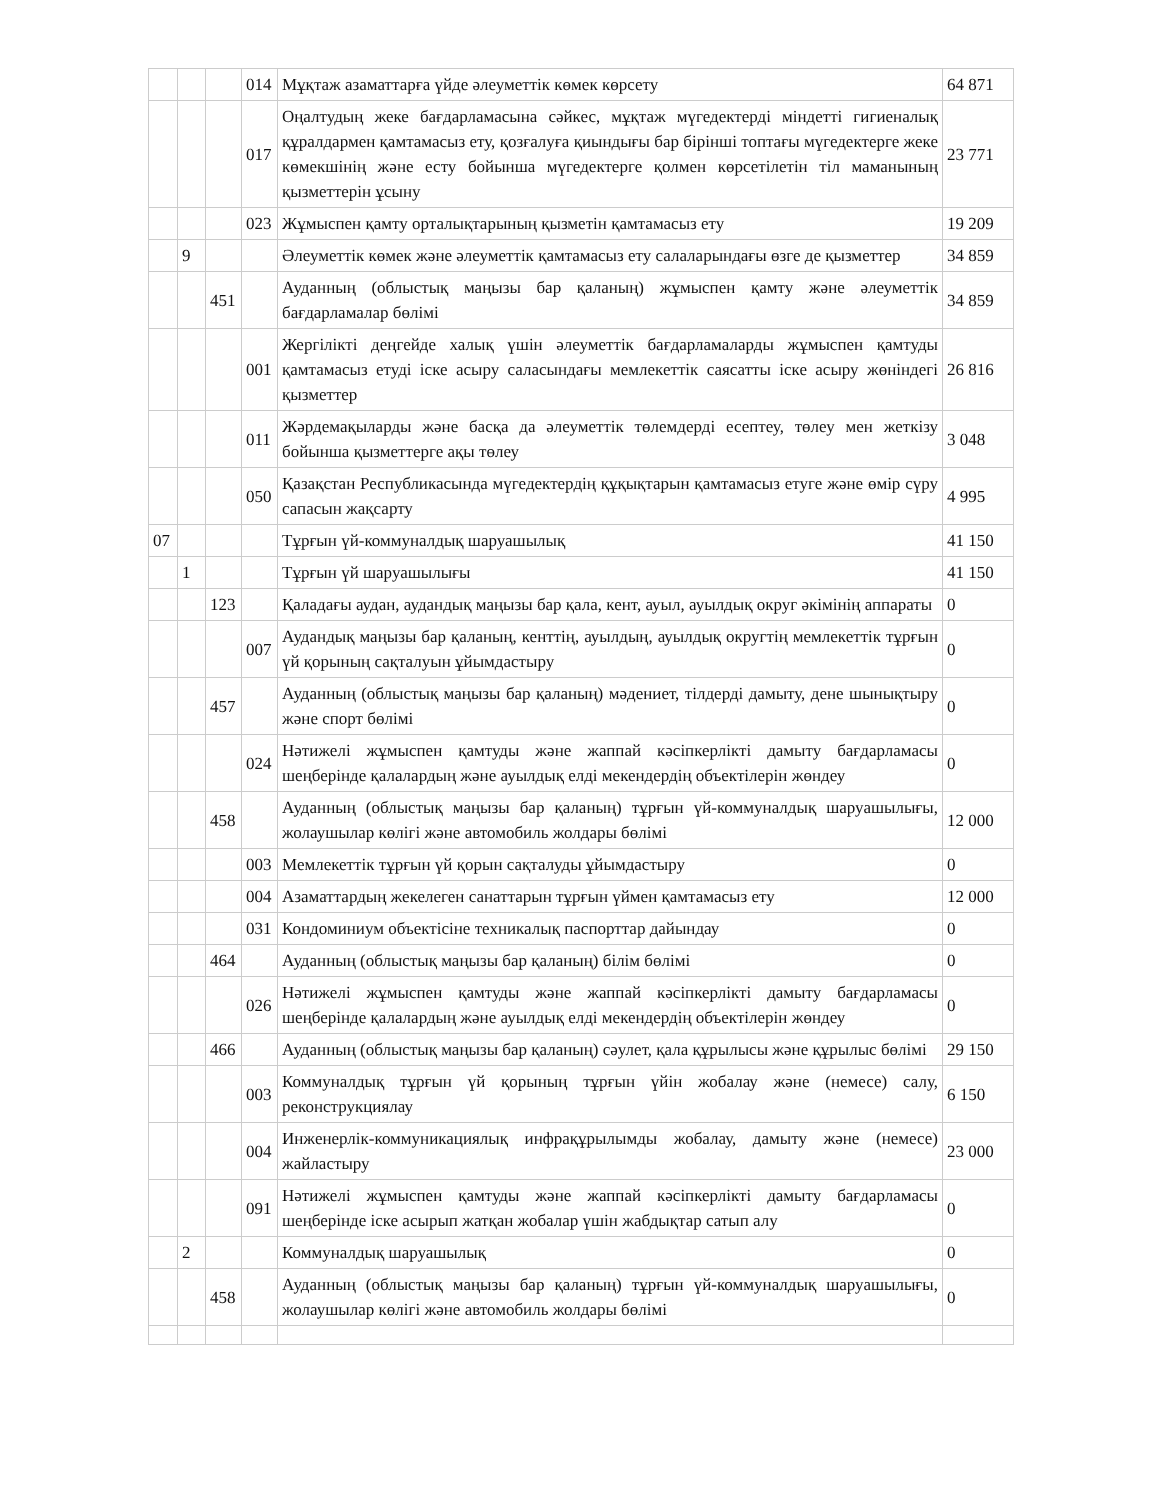| | | | 014 | Мұқтаж азаматтарға үйде әлеуметтік көмек көрсету | 64 871 |
| | | | 017 | Оңалтудың жеке бағдарламасына сәйкес, мұқтаж мүгедектерді міндетті гигиеналық құралдармен қамтамасыз ету, қозғалуға қиындығы бар бірінші топтағы мүгедектерге жеке көмекшінің және есту бойынша мүгедектерге қолмен көрсетілетін тіл маманының қызметтерін ұсыну | 23 771 |
| | | | 023 | Жұмыспен қамту орталықтарының қызметін қамтамасыз ету | 19 209 |
| | 9 | | | Әлеуметтік көмек және әлеуметтік қамтамасыз ету салаларындағы өзге де қызметтер | 34 859 |
| | | 451 | | Ауданның (облыстық маңызы бар қаланың) жұмыспен қамту және әлеуметтік бағдарламалар бөлімі | 34 859 |
| | | | 001 | Жергілікті деңгейде халық үшін әлеуметтік бағдарламаларды жұмыспен қамтуды қамтамасыз етуді іске асыру саласындағы мемлекеттік саясатты іске асыру жөніндегі қызметтер | 26 816 |
| | | | 011 | Жәрдемақыларды және басқа да әлеуметтік төлемдерді есептеу, төлеу мен жеткізу бойынша қызметтерге ақы төлеу | 3 048 |
| | | | 050 | Қазақстан Республикасында мүгедектердің құқықтарын қамтамасыз етуге және өмір сүру сапасын жақсарту | 4 995 |
| 07 | | | | Тұрғын үй-коммуналдық шаруашылық | 41 150 |
| | 1 | | | Тұрғын үй шаруашылығы | 41 150 |
| | | 123 | | Қаладағы аудан, аудандық маңызы бар қала, кент, ауыл, ауылдық округ әкімінің аппараты | 0 |
| | | | 007 | Аудандық маңызы бар қаланың, кенттің, ауылдың, ауылдық округтің мемлекеттік тұрғын үй қорының сақталуын ұйымдастыру | 0 |
| | | 457 | | Ауданның (облыстық маңызы бар қаланың) мәдениет, тілдерді дамыту, дене шынықтыру және спорт бөлімі | 0 |
| | | | 024 | Нәтижелі жұмыспен қамтуды және жаппай кәсіпкерлікті дамыту бағдарламасы шеңберінде қалалардың және ауылдық елді мекендердің объектілерін жөндеу | 0 |
| | | 458 | | Ауданның (облыстық маңызы бар қаланың) тұрғын үй-коммуналдық шаруашылығы, жолаушылар көлігі және автомобиль жолдары бөлімі | 12 000 |
| | | | 003 | Мемлекеттік тұрғын үй қорын сақталуды ұйымдастыру | 0 |
| | | | 004 | Азаматтардың жекелеген санаттарын тұрғын үймен қамтамасыз ету | 12 000 |
| | | | 031 | Кондоминиум объектісіне техникалық паспорттар дайындау | 0 |
| | | 464 | | Ауданның (облыстық маңызы бар қаланың) білім бөлімі | 0 |
| | | | 026 | Нәтижелі жұмыспен қамтуды және жаппай кәсіпкерлікті дамыту бағдарламасы шеңберінде қалалардың және ауылдық елді мекендердің объектілерін жөндеу | 0 |
| | | 466 | | Ауданның (облыстық маңызы бар қаланың) сәулет, қала құрылысы және құрылыс бөлімі | 29 150 |
| | | | 003 | Коммуналдық тұрғын үй қорының тұрғын үйін жобалау және (немесе) салу, реконструкциялау | 6 150 |
| | | | 004 | Инженерлік-коммуникациялық инфрақұрылымды жобалау, дамыту және (немесе) жайластыру | 23 000 |
| | | | 091 | Нәтижелі жұмыспен қамтуды және жаппай кәсіпкерлікті дамыту бағдарламасы шеңберінде іске асырып жатқан жобалар үшін жабдықтар сатып алу | 0 |
| | 2 | | | Коммуналдық шаруашылық | 0 |
| | | 458 | | Ауданның (облыстық маңызы бар қаланың) тұрғын үй-коммуналдық шаруашылығы, жолаушылар көлігі және автомобиль жолдары бөлімі | 0 |